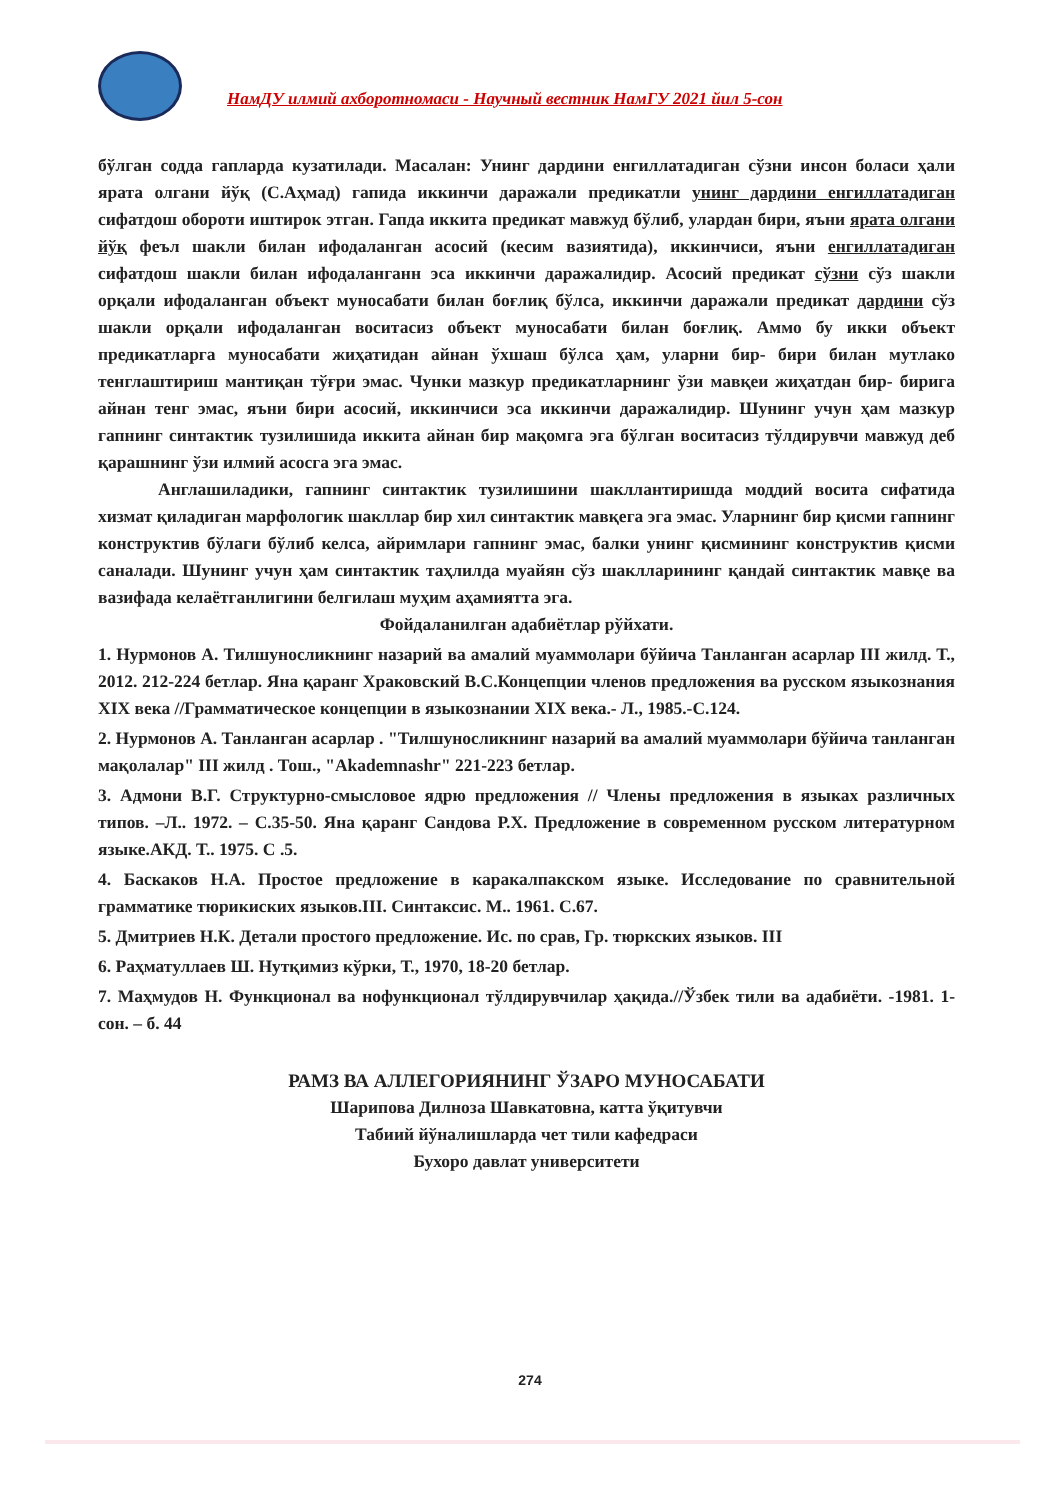НамДУ илмий ахборотномаси - Научный вестник НамГУ 2021 йил 5-сон
бўлган содда гапларда кузатилади. Масалан: Унинг дардини енгиллатадиган сўзни инсон боласи ҳали ярата олгани йўқ (С.Аҳмад) гапида иккинчи даражали предикатли унинг дардини енгиллатадиган сифатдош обороти иштирок этган. Гапда иккита предикат мавжуд бўлиб, улардан бири, яъни ярата олгани йўқ феъл шакли билан ифодаланган асосий (кесим вазиятида), иккинчиси, яъни енгиллатадиган сифатдош шакли билан ифодаланганн эса иккинчи даражалидир. Асосий предикат сўзни сўз шакли орқали ифодаланган объект муносабати билан боғлиқ бўлса, иккинчи даражали предикат дардини сўз шакли орқали ифодаланган воситасиз объект муносабати билан боғлиқ. Аммо бу икки объект предикатларга муносабати жиҳатидан айнан ўхшаш бўлса ҳам, уларни бир- бири билан мутлако тенглаштириш мантиқан тўғри эмас. Чунки мазкур предикатларнинг ўзи мавқеи жиҳатдан бир- бирига айнан тенг эмас, яъни бири асосий, иккинчиси эса иккинчи даражалидир. Шунинг учун ҳам мазкур гапнинг синтактик тузилишида иккита айнан бир мақомга эга бўлган воситасиз тўлдирувчи мавжуд деб қарашнинг ўзи илмий асосга эга эмас.
Англашиладики, гапнинг синтактик тузилишини шакллантиришда моддий восита сифатида хизмат қиладиган марфологик шакллар бир хил синтактик мавқега эга эмас. Уларнинг бир қисми гапнинг конструктив бўлаги бўлиб келса, айримлари гапнинг эмас, балки унинг қисмининг конструктив қисми саналади. Шунинг учун ҳам синтактик таҳлилда муайян сўз шаклларининг қандай синтактик мавқе ва вазифада келаётганлигини белгилаш муҳим аҳамиятта эга.
Фойдаланилган адабиётлар рўйхати.
1. Нурмонов А. Тилшуносликнинг назарий ва амалий муаммолари бўйича Танланган асарлар III жилд. Т., 2012. 212-224 бетлар. Яна қаранг Храковский В.С.Концепции членов предложения ва русском языкознания XIX века //Грамматическое концепции в языкознании XIX века.- Л., 1985.-С.124.
2. Нурмонов А. Танланган асарлар . "Тилшуносликнинг назарий ва амалий муаммолари бўйича танланган мақолалар" III жилд . Тош., "Akademnashr" 221-223 бетлар.
3. Адмони В.Г. Структурно-смысловое ядрю предложения // Члены предложения в языках различных типов. –Л.. 1972. – С.35-50. Яна қаранг Сандова Р.Х. Предложение в современном русском литературном языке.АКД. Т.. 1975. С .5.
4. Баскаков Н.А. Простое предложение в каракалпакском языке. Исследование по сравнительной грамматике тюрикиских языков.III. Синтаксис. М.. 1961. С.67.
5. Дмитриев Н.К. Детали простого предложение. Ис. по срав, Гр. тюркских языков. III
6. Раҳматуллаев Ш. Нутқимиз кўрки, Т., 1970, 18-20 бетлар.
7. Маҳмудов Н. Функционал ва нофункционал тўлдирувчилар ҳақида.//Ўзбек тили ва адабиёти. -1981. 1- сон. – б. 44
РАМЗ ВА АЛЛЕГОРИЯНИНГ ЎЗАРО МУНОСАБАТИ
Шарипова Дилноза Шавкатовна, катта ўқитувчи
Табиий йўналишларда чет тили кафедраси
Бухоро давлат университети
274